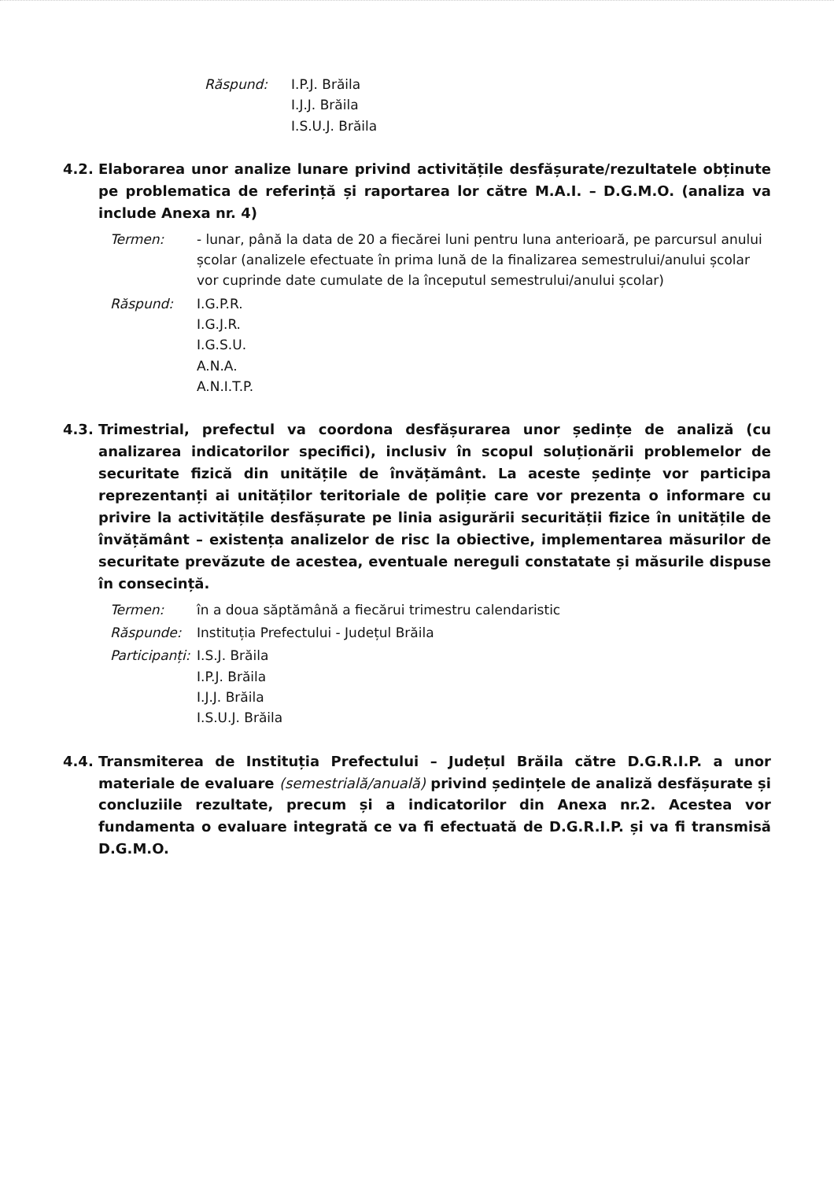Răspund: I.P.J. Brăila
I.J.J. Brăila
I.S.U.J. Brăila
4.2. Elaborarea unor analize lunare privind activitățile desfășurate/rezultatele obținute pe problematica de referință și raportarea lor către M.A.I. – D.G.M.O. (analiza va include Anexa nr. 4)
Termen: - lunar, până la data de 20 a fiecărei luni pentru luna anterioară, pe parcursul anului școlar (analizele efectuate în prima lună de la finalizarea semestrului/anului școlar vor cuprinde date cumulate de la începutul semestrului/anului școlar)
Răspund: I.G.P.R.
I.G.J.R.
I.G.S.U.
A.N.A.
A.N.I.T.P.
4.3. Trimestrial, prefectul va coordona desfășurarea unor ședințe de analiză (cu analizarea indicatorilor specifici), inclusiv în scopul soluționării problemelor de securitate fizică din unitățile de învățământ. La aceste ședințe vor participa reprezentanți ai unităților teritoriale de poliție care vor prezenta o informare cu privire la activitățile desfășurate pe linia asigurării securității fizice în unitățile de învățământ – existența analizelor de risc la obiective, implementarea măsurilor de securitate prevăzute de acestea, eventuale nereguli constatate și măsurile dispuse în consecință.
Termen: în a doua săptămână a fiecărui trimestru calendaristic
Răspunde: Instituția Prefectului - Județul Brăila
Participanți:
I.S.J. Brăila
I.P.J. Brăila
I.J.J. Brăila
I.S.U.J. Brăila
4.4. Transmiterea de Instituția Prefectului – Județul Brăila către D.G.R.I.P. a unor materiale de evaluare (semestrială/anuală) privind ședințele de analiză desfășurate și concluziile rezultate, precum și a indicatorilor din Anexa nr.2. Acestea vor fundamenta o evaluare integrată ce va fi efectuată de D.G.R.I.P. și va fi transmisă D.G.M.O.